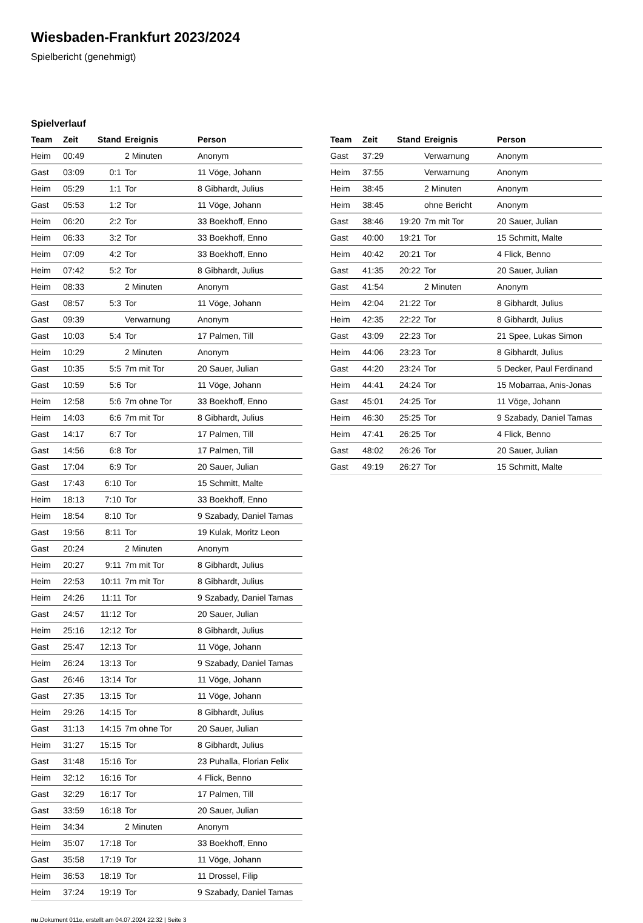Wiesbaden-Frankfurt 2023/2024
Spielbericht (genehmigt)
Spielverlauf
| Team | Zeit | Stand | Ereignis | Person |
| --- | --- | --- | --- | --- |
| Heim | 00:49 | | 2 Minuten | Anonym |
| Gast | 03:09 | 0:1 | Tor | 11 Vöge, Johann |
| Heim | 05:29 | 1:1 | Tor | 8 Gibhardt, Julius |
| Gast | 05:53 | 1:2 | Tor | 11 Vöge, Johann |
| Heim | 06:20 | 2:2 | Tor | 33 Boekhoff, Enno |
| Heim | 06:33 | 3:2 | Tor | 33 Boekhoff, Enno |
| Heim | 07:09 | 4:2 | Tor | 33 Boekhoff, Enno |
| Heim | 07:42 | 5:2 | Tor | 8 Gibhardt, Julius |
| Heim | 08:33 | | 2 Minuten | Anonym |
| Gast | 08:57 | 5:3 | Tor | 11 Vöge, Johann |
| Gast | 09:39 | | Verwarnung | Anonym |
| Gast | 10:03 | 5:4 | Tor | 17 Palmen, Till |
| Heim | 10:29 | | 2 Minuten | Anonym |
| Gast | 10:35 | 5:5 | 7m mit Tor | 20 Sauer, Julian |
| Gast | 10:59 | 5:6 | Tor | 11 Vöge, Johann |
| Heim | 12:58 | 5:6 | 7m ohne Tor | 33 Boekhoff, Enno |
| Heim | 14:03 | 6:6 | 7m mit Tor | 8 Gibhardt, Julius |
| Gast | 14:17 | 6:7 | Tor | 17 Palmen, Till |
| Gast | 14:56 | 6:8 | Tor | 17 Palmen, Till |
| Gast | 17:04 | 6:9 | Tor | 20 Sauer, Julian |
| Gast | 17:43 | 6:10 | Tor | 15 Schmitt, Malte |
| Heim | 18:13 | 7:10 | Tor | 33 Boekhoff, Enno |
| Heim | 18:54 | 8:10 | Tor | 9 Szabady, Daniel Tamas |
| Gast | 19:56 | 8:11 | Tor | 19 Kulak, Moritz Leon |
| Gast | 20:24 | | 2 Minuten | Anonym |
| Heim | 20:27 | 9:11 | 7m mit Tor | 8 Gibhardt, Julius |
| Heim | 22:53 | 10:11 | 7m mit Tor | 8 Gibhardt, Julius |
| Heim | 24:26 | 11:11 | Tor | 9 Szabady, Daniel Tamas |
| Gast | 24:57 | 11:12 | Tor | 20 Sauer, Julian |
| Heim | 25:16 | 12:12 | Tor | 8 Gibhardt, Julius |
| Gast | 25:47 | 12:13 | Tor | 11 Vöge, Johann |
| Heim | 26:24 | 13:13 | Tor | 9 Szabady, Daniel Tamas |
| Gast | 26:46 | 13:14 | Tor | 11 Vöge, Johann |
| Gast | 27:35 | 13:15 | Tor | 11 Vöge, Johann |
| Heim | 29:26 | 14:15 | Tor | 8 Gibhardt, Julius |
| Gast | 31:13 | 14:15 | 7m ohne Tor | 20 Sauer, Julian |
| Heim | 31:27 | 15:15 | Tor | 8 Gibhardt, Julius |
| Gast | 31:48 | 15:16 | Tor | 23 Puhalla, Florian Felix |
| Heim | 32:12 | 16:16 | Tor | 4 Flick, Benno |
| Gast | 32:29 | 16:17 | Tor | 17 Palmen, Till |
| Gast | 33:59 | 16:18 | Tor | 20 Sauer, Julian |
| Heim | 34:34 | | 2 Minuten | Anonym |
| Heim | 35:07 | 17:18 | Tor | 33 Boekhoff, Enno |
| Gast | 35:58 | 17:19 | Tor | 11 Vöge, Johann |
| Heim | 36:53 | 18:19 | Tor | 11 Drossel, Filip |
| Heim | 37:24 | 19:19 | Tor | 9 Szabady, Daniel Tamas |
| Team | Zeit | Stand | Ereignis | Person |
| --- | --- | --- | --- | --- |
| Gast | 37:29 | | Verwarnung | Anonym |
| Heim | 37:55 | | Verwarnung | Anonym |
| Heim | 38:45 | | 2 Minuten | Anonym |
| Heim | 38:45 | | ohne Bericht | Anonym |
| Gast | 38:46 | 19:20 | 7m mit Tor | 20 Sauer, Julian |
| Gast | 40:00 | 19:21 | Tor | 15 Schmitt, Malte |
| Heim | 40:42 | 20:21 | Tor | 4 Flick, Benno |
| Gast | 41:35 | 20:22 | Tor | 20 Sauer, Julian |
| Gast | 41:54 | | 2 Minuten | Anonym |
| Heim | 42:04 | 21:22 | Tor | 8 Gibhardt, Julius |
| Heim | 42:35 | 22:22 | Tor | 8 Gibhardt, Julius |
| Gast | 43:09 | 22:23 | Tor | 21 Spee, Lukas Simon |
| Heim | 44:06 | 23:23 | Tor | 8 Gibhardt, Julius |
| Gast | 44:20 | 23:24 | Tor | 5 Decker, Paul Ferdinand |
| Heim | 44:41 | 24:24 | Tor | 15 Mobarraa, Anis-Jonas |
| Gast | 45:01 | 24:25 | Tor | 11 Vöge, Johann |
| Heim | 46:30 | 25:25 | Tor | 9 Szabady, Daniel Tamas |
| Heim | 47:41 | 26:25 | Tor | 4 Flick, Benno |
| Gast | 48:02 | 26:26 | Tor | 20 Sauer, Julian |
| Gast | 49:19 | 26:27 | Tor | 15 Schmitt, Malte |
nu.Dokument 011e, erstellt am 04.07.2024 22:32 | Seite 3